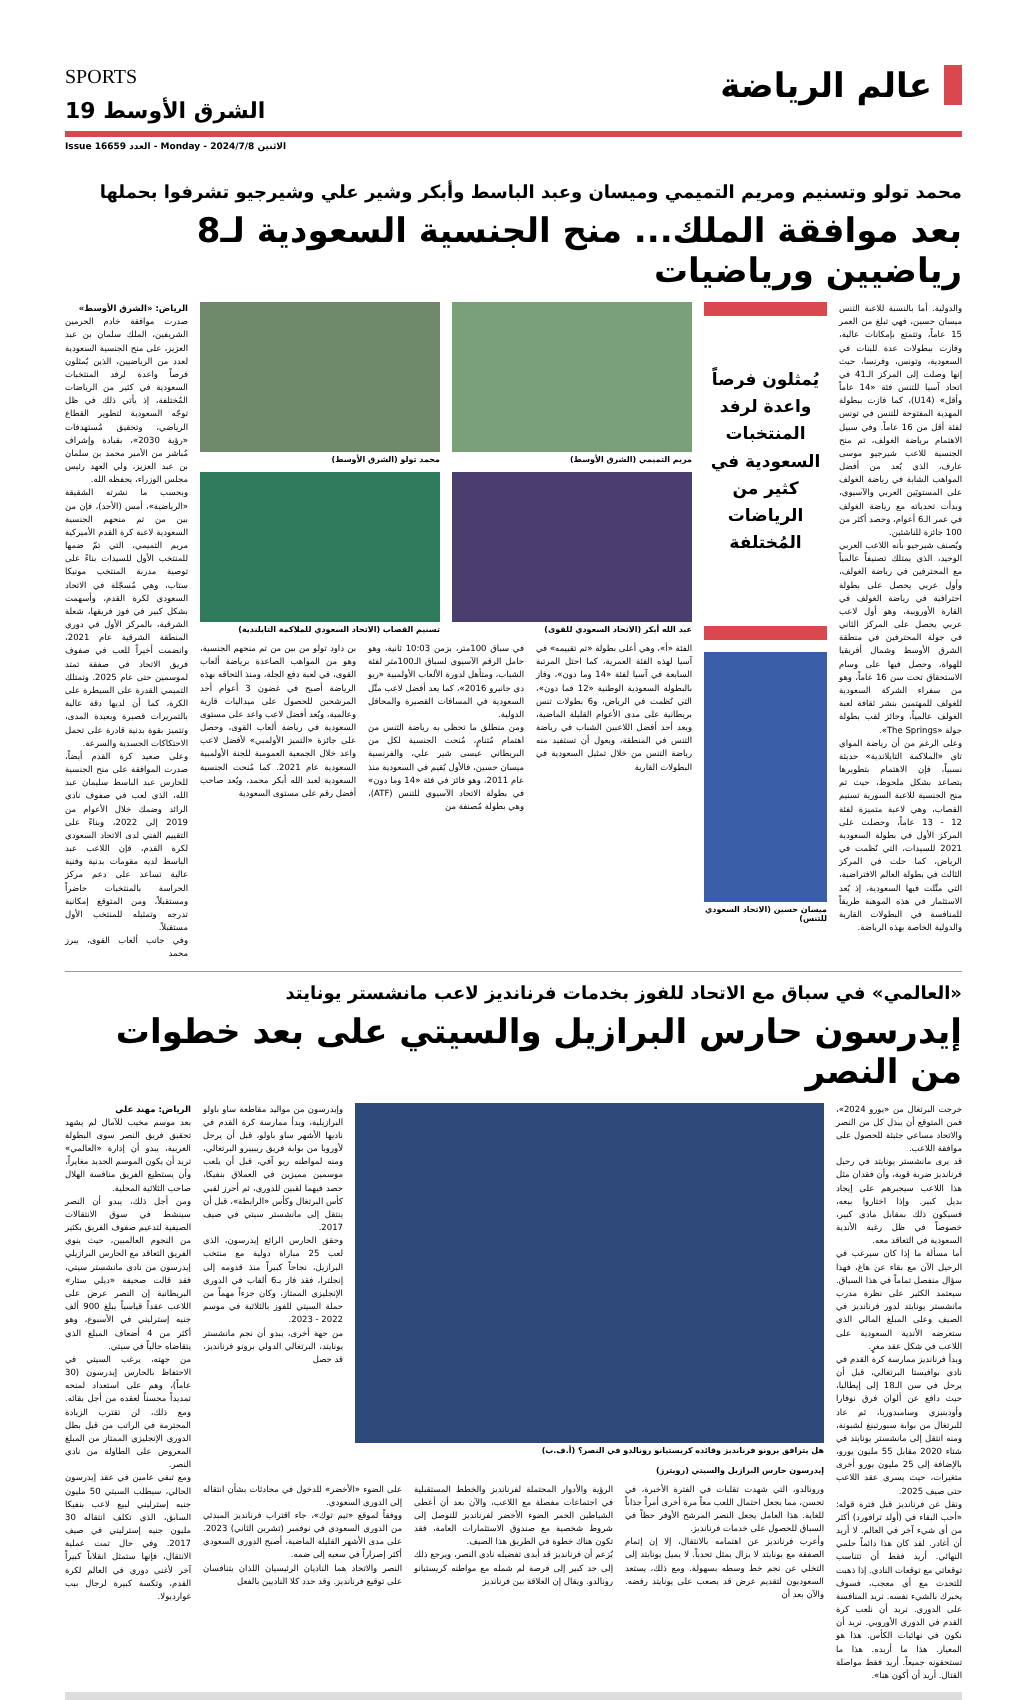SPORTS
19 الشرق الأوسط
عالم الرياضة
Issue 16659 العدد - Monday - 2024/7/8 الاثنين
محمد تولو وتسنيم ومريم التميمي وميسان وعبد الباسط وأبكر وشير علي وشيرجيو تشرفوا بحملها
بعد موافقة الملك... منح الجنسية السعودية لـ8 رياضيين ورياضيات
الرياض: «الشرق الأوسط»
صدرت موافقة خادم الحرمين الشريفين، الملك سلمان بن عبد العزيز، على منح الجنسية السعودية لعدد من الرياضيين، الذين يُمثلون فرصاً واعدة لرفد المنتخبات السعودية في كثير من الرياضات المُختلفة، إذ يأتي ذلك في ظل توجّه السعودية لتطوير القطاع الرياضي، وتحقيق مُستهدفات «رؤية 2030»، بقيادة وإشراف مُباشر من الأمير محمد بن سلمان بن عبد العزيز، ولي العهد رئيس مجلس الوزراء، يحفظه الله.
وبحسب ما نشرته الشقيقة «الرياضية»، أمس (الأحد)، فإن من بين من تم منحهم الجنسية السعودية لاعبة كرة القدم الأميركية مريم التميمي، التي تمّ ضمها للمنتخب الأول للسيدات بناءً على توصية مدربة المنتخب مونيكا ستاب، وهي مُسجّلة في الاتحاد السعودي لكرة القدم، وأسهمت بشكل كبير في فوز فريقها، شعلة الشرقية، بالمركز الأول في دوري المنطقة الشرقية عام 2021، وانضمت أخيراً للعب في صفوف فريق الاتحاد في صفقة تمتد لموسمين حتى عام 2025. وتمتلك التميمي القدرة على السيطرة على الكرة، كما أن لديها دقة عالية بالتمريرات قصيرة وبعيدة المدى، وتتميز بقوة بدنية قادرة على تحمل الاحتكاكات الجسدية والسرعة.
وعلى صعيد كرة القدم أيضاً، صدرت الموافقة على منح الجنسية للحارس عبد الباسط سليمان عبد الله، الذي لعب في صفوف نادي الرائد وضمك خلال الأعوام من 2019 إلى 2022، وبناءً على التقييم الفني لدى الاتحاد السعودي لكرة القدم، فإن اللاعب عبد الباسط لديه مقومات بدنية وفنية عالية تساعد على دعم مركز الحراسة بالمنتخبات حاضراً ومستقبلاً، ومن المتوقع إمكانية تدرجه وتمثيله للمنتخب الأول مستقبلاً.
وفي جانب ألعاب القوى، يبرز محمد
محمد تولو (الشرق الأوسط) مريم التميمي (الشرق الأوسط)
تسنيم القصاب (الاتحاد السعودي للملاكمة التايلندية)
عبد الله أبكر (الاتحاد السعودي للقوى)
بن داود تولو من بين من تم منحهم الجنسية، وهو من المواهب الصاعدة برياضة ألعاب القوى، في لعبة دفع الجلة، ومنذ التحاقه بهذه الرياضة أصبح في غضون 3 أعوام أحد المرشحين للحصول على ميداليات قارية وعالمية، ويُعد أفضل لاعب واعد على مستوى السعودية في رياضة ألعاب القوى، وحصل على جائزة «التميز الأولمبي» لأفضل لاعب واعد خلال الجمعية العمومية للجنة الأولمبية السعودية عام 2021. كما مُنحت الجنسية السعودية لعبد الله أبكر محمد، ويُعد صاحب أفضل رقم على مستوى السعودية
في سباق 100متر، بزمن 10:03 ثانية، وهو حامل الرقم الآسيوي لسباق الـ100متر لفئة الشباب، ومتأهل لدورة الألعاب الأولمبية «ريو دي جانيرو 2016»، كما يعد أفضل لاعب مثّل السعودية في المسافات القصيرة والمحافل الدولية.
ومن منطلق ما تحظى به رياضة التنس من اهتمام مُتنامٍ، مُنحت الجنسية لكل من البريطاني عيسى شير علي، والفرنسية ميسان حسين، فالأول يُقيم في السعودية منذ عام 2011، وهو فائز في فئة «14 وما دون» في بطولة الاتحاد الآسيوي للتنس (ATF)، وهي بطولة مُصنفة من
الفئة «أ»، وهي أعلى بطولة «تم تقييمه» في آسيا لهذه الفئة العمرية، كما احتل المرتبة السابعة في آسيا لفئة «14 وما دون»، وفاز بالبطولة السعودية الوطنية «12 فما دون»، التي نُظمت في الرياض، و6 بطولات تنس بريطانية على مدى الأعوام القليلة الماضية، ويعد أحد أفضل اللاعبين الشباب في رياضة التنس في المنطقة، ويعول أن تستفيد منه رياضة التنس من خلال تمثيل السعودية في البطولات القارية
يُمثلون فرصاً واعدة لرفد المنتخبات السعودية في كثير من الرياضات المُختلفة
ميسان حسين (الاتحاد السعودي للتنس)
والدولية. أما بالنسبة للاعبة التنس ميسان حسين، فهي تبلغ من العمر 15 عاماً، وتتمتع بإمكانات عالية، وفازت ببطولات عدة للبنات في السعودية، وتونس، وفرنسا، حيث إنها وصلت إلى المركز الـ41 في اتحاد آسيا للتنس فئة «14 عاماً وأقل» (U14)، كما فازت ببطولة المهدية المفتوحة للتنس في تونس لفئة أقل من 16 عاماً. وفي سبيل الاهتمام برياضة الغولف، تم منح الجنسية للاعب شيرجيو موسى عارف، الذي يُعد من أفضل المواهب الشابة في رياضة الغولف على المستويَين العربي والآسيوي، وبدأت تحدياته مع رياضة الغولف في عمر الـ6 أعوام، وحصد أكثر من 100 جائزة للناشئين.
ويُصنف شيرجيو بأنه اللاعب العربي الوحيد، الذي يمتلك تصنيفاً عالمياً مع المحترفين في رياضة الغولف، وأول عربي يحصل على بطولة احترافية في رياضة الغولف في القارة الأوروبية، وهو أول لاعب عربي يحصل على المركز الثاني في جولة المحترفين في منطقة الشرق الأوسط وشمال أفريقيا للهواة، وحصل فيها على وسام الاستحقاق تحت سن 16 عاماً، وهو من سفراء الشركة السعودية للغولف للمهتمين بنشر ثقافة لعبة الغولف عالمياً، وحائز لقب بطولة جولة «The Springs».
وعلى الرغم من أن رياضة المواي تاي «الملاكمة التايلاندية» حديثة نسبياً، فإن الاهتمام بتطويرها يتصاعد بشكل ملحوظ، حيث تم منح الجنسية للاعبة السورية تسنيم القصاب، وهي لاعبة متميزة لفئة 12 - 13 عاماً، وحصلت على المركز الأول في بطولة السعودية 2021 للسيدات، التي نُظمت في الرياض، كما حلت في المركز الثالث في بطولة العالم الافتراضية، التي مثّلت فيها السعودية، إذ يُعد الاستثمار في هذه الموهبة طريقاً للمنافسة في البطولات القارية والدولية الخاصة بهذه الرياضة.
«العالمي» في سباق مع الاتحاد للفوز بخدمات فرنانديز لاعب مانشستر يونايتد
إيدرسون حارس البرازيل والسيتي على بعد خطوات من النصر
الرياض: مهند علي
بعد موسم مخيب للآمال لم يشهد تحقيق فريق النصر سوى البطولة العربية، يبدو أن إدارة «العالمي» تريد أن يكون الموسم الجديد مغايراً، وأن يستطيع الفريق منافسة الهلال صاحب الثلاثية المحلية.
ومن أجل ذلك، يبدو أن النصر سينشط في سوق الانتقالات الصيفية لتدعيم صفوف الفريق بكثير من النجوم العالميين، حيث ينوي الفريق التعاقد مع الحارس البرازيلي إيدرسون من نادي مانشستر سيتي، فقد قالت صحيفة «ديلي ستار» البريطانية إن النصر عرض على اللاعب عقداً قياسياً يبلغ 900 ألف جنيه إسترليني في الأسبوع، وهو أكثر من 4 أضعاف المبلغ الذي يتقاضاه حالياً في سيتي.
من جهته، يرغب السيتي في الاحتفاظ بالحارس إيدرسون (30 عاماً)، وهم على استعداد لمنحه تمديداً محسناً لعقده من أجل بقائه. ومع ذلك، لن تقترب الزيادة المحترمة في الراتب من قبل بطل الدوري الإنجليزي الممتاز من المبلغ المعروض على الطاولة من نادي النصر.
ومع تبقي عامين في عقد إيدرسون الحالي، سيطلب السيتي 50 مليون جنيه إسترليني لبيع لاعب بنفيكا السابق، الذي تكلف انتقاله 30 مليون جنيه إسترليني في صيف 2017. وفي حال تمت عملية الانتقال، فإنها ستمثل انقلاباً كبيراً آخر لأغنى دوري في العالم لكرة القدم، وتكسة كبيرة لرجال بيب غوارديولا.
وإيدرسون من مواليد مقاطعة ساو باولو البرازيلية، وبدأ ممارسة كرة القدم في ناديها الأشهر ساو باولو، قبل أن يرحل لأوروبا من بوابة فريق ريبييرو البرتغالي، ومنه لمواطنه ريو آفي، قبل أن يلعب موسمين مميزين في العملاق بنفيكا، حصد فيهما لقبين للدوري، ثم أحرز لقبي كأس البرتغال وكأس «الرابطة»، قبل أن ينتقل إلى مانشستر سيتي في صيف 2017.
وحقق الحارس الرائع إيدرسون، الذي لعب 25 مباراة دولية مع منتخب البرازيل، نجاحاً كبيراً منذ قدومه إلى إنجلترا، فقد فاز بـ6 ألقاب في الدوري الإنجليزي الممتاز، وكان جزءاً مهماً من حملة السيتي للفوز بالثلاثية في موسم 2022 - 2023.
من جهة أخرى، يبدو أن نجم مانشستر يونايتد، البرتغالي الدولي برونو فرنانديز، قد حصل
هل يترافق برونو فرنانديز وقائده كريستيانو رونالدو في النصر؟ (أ.ف.ب)
إيدرسون حارس البرازيل والسيتي (رويترز)
على الضوء «الأخضر» للدخول في محادثات بشأن انتقاله إلى الدوري السعودي.
ووفقاً لموقع «تيم توك»، جاء اقتراب فرنانديز المبدئي من الدوري السعودي في نوفمبر (تشرين الثاني) 2023. على مدى الأشهر القليلة الماضية، أصبح الدوري السعودي أكثر إصراراً في سعيه إلى ضمه.
النصر والاتحاد هما الناديان الرئيسيان اللذان يتنافسان على توقيع فرنانديز. وقد حدد كلا الناديين بالفعل
الرؤية والأدوار المحتملة لفرنانديز والخطط المستقبلية في اجتماعات مفصلة مع اللاعب، والآن بعد أن أعطى الشياطين الحمر الضوء الأخضر لفرنانديز للتوصل إلى شروط شخصية مع صندوق الاستثمارات العامة، فقد تكون هناك خطوة في الطريق هذا الصيف.
يُزعم أن فرنانديز قد أبدى تفضيله نادي النصر، ويرجع ذلك إلى حد كبير إلى فرصة لم شمله مع مواطنه كريستيانو رونالدو. ويقال إن العلاقة بين فرنانديز
ورونالدو، التي شهدت تقلبات في الفترة الأخيرة، في تحسن، مما يجعل احتمال اللعب معاً مرة أخرى أمراً جذاباً للغاية. هذا العامل يجعل النصر المرشح الأوفر حظاً في السباق للحصول على خدمات فرنانديز.
وأعرب فرنانديز عن اهتمامه بالانتقال، إلا إن إتمام الصفقة مع يونايتد لا يزال يمثل تحدياً. لا يميل يونايتد إلى التخلي عن نجم خط وسطه بسهولة. ومع ذلك، يستعد السعوديون لتقديم عرض قد يصعب على يونايتد رفضه. والآن بعد أن
خرجت البرتغال من «يورو 2024»، فمن المتوقع أن يبذل كل من النصر والاتحاد مساعي حثيثة للحصول على موافقة اللاعب.
قد يرى مانشستر يونايتد في رحيل فرنانديز ضربة قوية، وأن فقدان مثل هذا اللاعب سيجبرهم على إيجاد بديل كبير. وإذا اختاروا بيعه، فسيكون ذلك بمقابل مادي كبير، خصوصاً في ظل رغبة الأندية السعودية في التعاقد معه.
أما مسألة ما إذا كان سيرغب في الرحيل الآن مع بقاء عن هاغ، فهذا سؤال منفصل تماماً في هذا السياق. سيعتمد الكثير على نظرة مدرب مانشستر يونايتد لدور فرنانديز في الصيف وعلى المبلغ المالي الذي ستعرضه الأندية السعودية على اللاعب في شكل عقد مغرٍ.
وبدأ فرنانديز ممارسة كرة القدم في نادي بوافيستا البرتغالي، قبل أن يرحل في سن الـ18 إلى إيطاليا، حيث دافع عن ألوان فرق نوفارا وأودينيزي وسامبدوريا، ثم عاد للبرتغال من بوابة سبورتينغ لشبونة، ومنه انتقل إلى مانشستر يونايتد في شتاء 2020 مقابل 55 مليون يورو، بالإضافة إلى 25 مليون يورو أخرى متغيرات، حيث يسري عقد اللاعب حتى صيف 2025.
ونقل عن فرنانديز قبل فترة قوله: «أحب البقاء في (أولد ترافورد) أكثر من أي شيء آخر في العالم. لا أريد أن أغادر. لقد كان هذا دائماً حلمي النهائي. أريد فقط أن تتناسب توقعاتي مع توقعات النادي. إذا ذهبت للتحدث مع أي معجب، فسوف يخبرك بالشيء نفسه. نريد المنافسة على الدوري. نريد أن نلعب كرة القدم في الدوري الأوروبي. نريد أن نكون في نهائيات الكأس. هذا هو المعيار. هذا ما أريده. هذا ما تستحقونه جميعاً. أريد فقط مواصلة القتال. أريد أن أكون هنا».